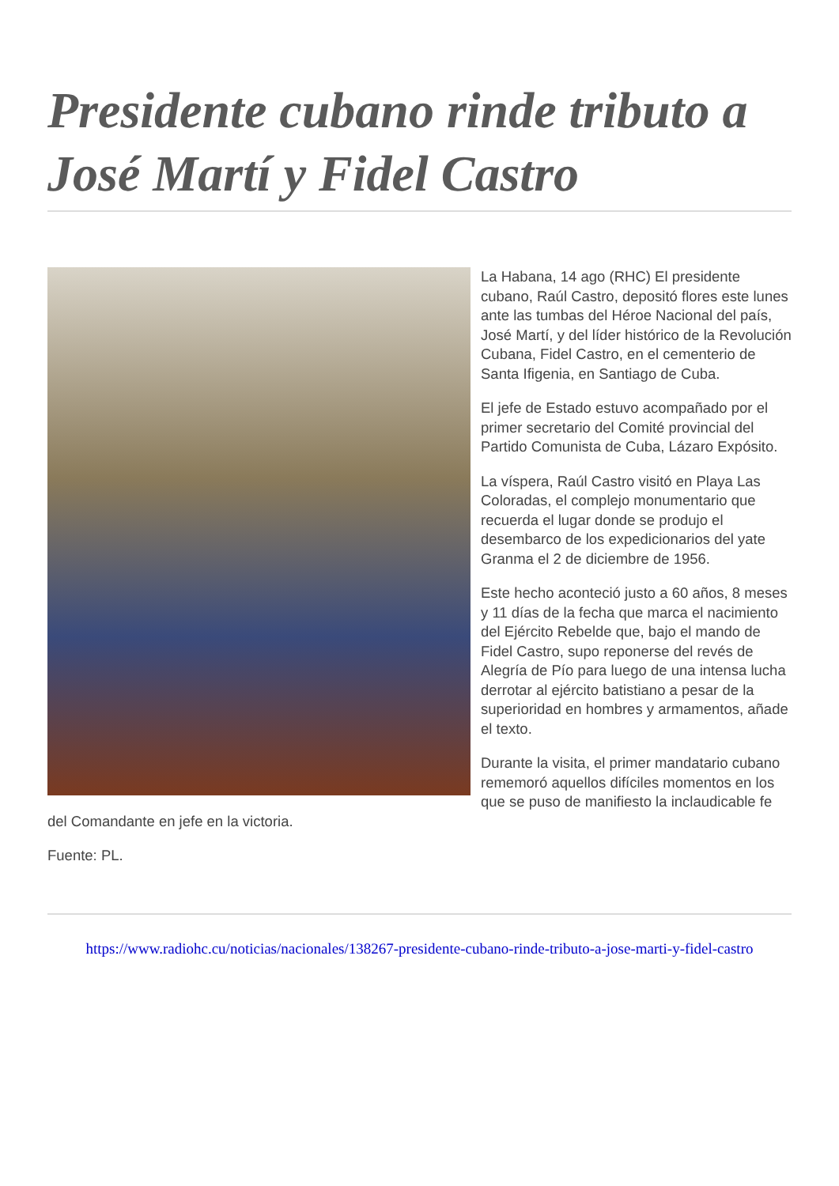Presidente cubano rinde tributo a José Martí y Fidel Castro
La Habana, 14 ago (RHC) El presidente cubano, Raúl Castro, depositó flores este lunes ante las tumbas del Héroe Nacional del país, José Martí, y del líder histórico de la Revolución Cubana, Fidel Castro, en el cementerio de Santa Ifigenia, en Santiago de Cuba.
El jefe de Estado estuvo acompañado por el primer secretario del Comité provincial del Partido Comunista de Cuba, Lázaro Expósito.
La víspera, Raúl Castro visitó en Playa Las Coloradas, el complejo monumentario que recuerda el lugar donde se produjo el desembarco de los expedicionarios del yate Granma el 2 de diciembre de 1956.
Este hecho aconteció justo a 60 años, 8 meses y 11 días de la fecha que marca el nacimiento del Ejército Rebelde que, bajo el mando de Fidel Castro, supo reponerse del revés de Alegría de Pío para luego de una intensa lucha derrotar al ejército batistiano a pesar de la superioridad en hombres y armamentos, añade el texto.
Durante la visita, el primer mandatario cubano rememoró aquellos difíciles momentos en los que se puso de manifiesto la inclaudicable fe del Comandante en jefe en la victoria.
Fuente: PL.
https://www.radiohc.cu/noticias/nacionales/138267-presidente-cubano-rinde-tributo-a-jose-marti-y-fidel-castro